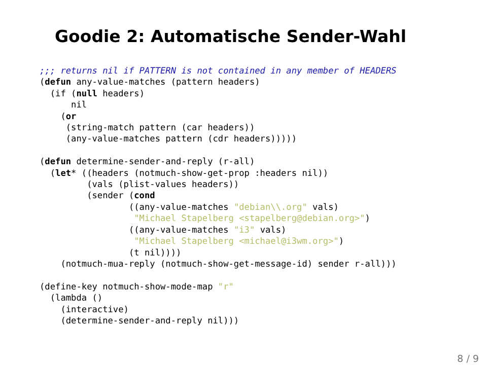Goodie 2: Automatische Sender-Wahl
;;; returns nil if PATTERN is not contained in any member of HEADERS
(defun any-value-matches (pattern headers)
  (if (null headers)
      nil
    (or
     (string-match pattern (car headers))
     (any-value-matches pattern (cdr headers)))))

(defun determine-sender-and-reply (r-all)
  (let* ((headers (notmuch-show-get-prop :headers nil))
         (vals (plist-values headers))
         (sender (cond
                 ((any-value-matches "debian\\.org" vals)
                  "Michael Stapelberg <stapelberg@debian.org>")
                 ((any-value-matches "i3" vals)
                  "Michael Stapelberg <michael@i3wm.org>")
                 (t nil))))
    (notmuch-mua-reply (notmuch-show-get-message-id) sender r-all)))

(define-key notmuch-show-mode-map "r"
  (lambda ()
    (interactive)
    (determine-sender-and-reply nil)))
8 / 9